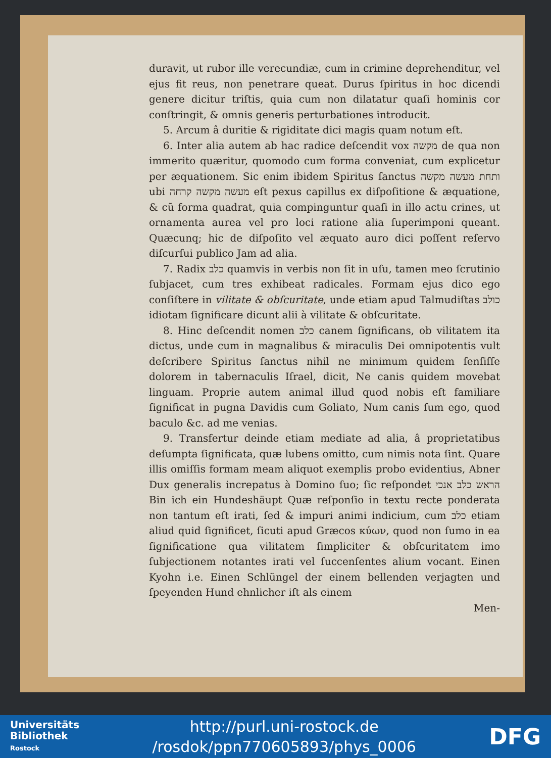duravit, ut rubor ille verecundiæ, cum in crimine deprehenditur, vel ejus fit reus, non penetrare queat. Durus ſpiritus in hoc dicendi genere dicitur triſtis, quia cum non dilatatur quaſi hominis cor conſtringit, & omnis generis perturbationes introducit.
5. Arcum â duritie & rigiditate dici magis quam notum eſt.
6. Inter alia autem ab hac radice deſcendit vox מקשה de qua non immerito quæritur, quomodo cum forma conveniat, cum explicetur per æquationem. Sic enim ibidem Spiritus ſanctus ותחת מעשה מקשה ubi מעשה מקשה קרחה eſt pexus capillus ex diſpoſitione & æquatione, & cũ forma quadrat, quia compinguntur quaſi in illo actu crines, ut ornamenta aurea vel pro loci ratione alia ſuperimponi queant. Quæcunq; hic de diſpoſito vel æquato auro dici poſſent reſervo diſcurſui publico Jam ad alia.
7. Radix כלב quamvis in verbis non ſit in uſu, tamen meo ſcrutinio ſubjacet, cum tres exhibeat radicales. Formam ejus dico ego conſiſtere in vilitate & obſcuritate, unde etiam apud Talmudiſtas כולב idiotam ſignificare dicunt alii à vilitate & obſcuritate.
8. Hinc deſcendit nomen כלב canem ſignificans, ob vilitatem ita dictus, unde cum in magnalibus & miraculis Dei omnipotentis vult deſcribere Spiritus ſanctus nihil ne minimum quidem ſenſiſſe dolorem in tabernaculis Iſrael, dicit, Ne canis quidem movebat linguam. Proprie autem animal illud quod nobis eſt familiare ſignificat in pugna Davidis cum Goliato, Num canis ſum ego, quod baculo &c. ad me venias.
9. Transfertur deinde etiam mediate ad alia, â proprietatibus deſumpta ſignificata, quæ lubens omitto, cum nimis nota ſint. Quare illis omiſſis formam meam aliquot exemplis probo evidentius, Abner Dux generalis increpatus à Domino ſuo; ſic reſpondet הראש כלב אנכי Bin ich ein Hundeshäupt Quæ reſponſio in textu recte ponderata non tantum eſt irati, ſed & impuri animi indicium, cum כלב etiam aliud quid ſignificet, ſicuti apud Græcos κύων, quod non ſumo in ea ſignificatione qua vilitatem ſimpliciter & obſcuritatem imo ſubjectionem notantes irati vel ſuccenſentes alium vocant. Einen Kyohn i.e. Einen Schlüngel der einem bellenden verjagten und ſpeyenden Hund ehnlicher iſt als einem
Men-
Universitäts
Bibliothek
Rostock
http://purl.uni-rostock.de
/rosdok/ppn770605893/phys_0006
DFG